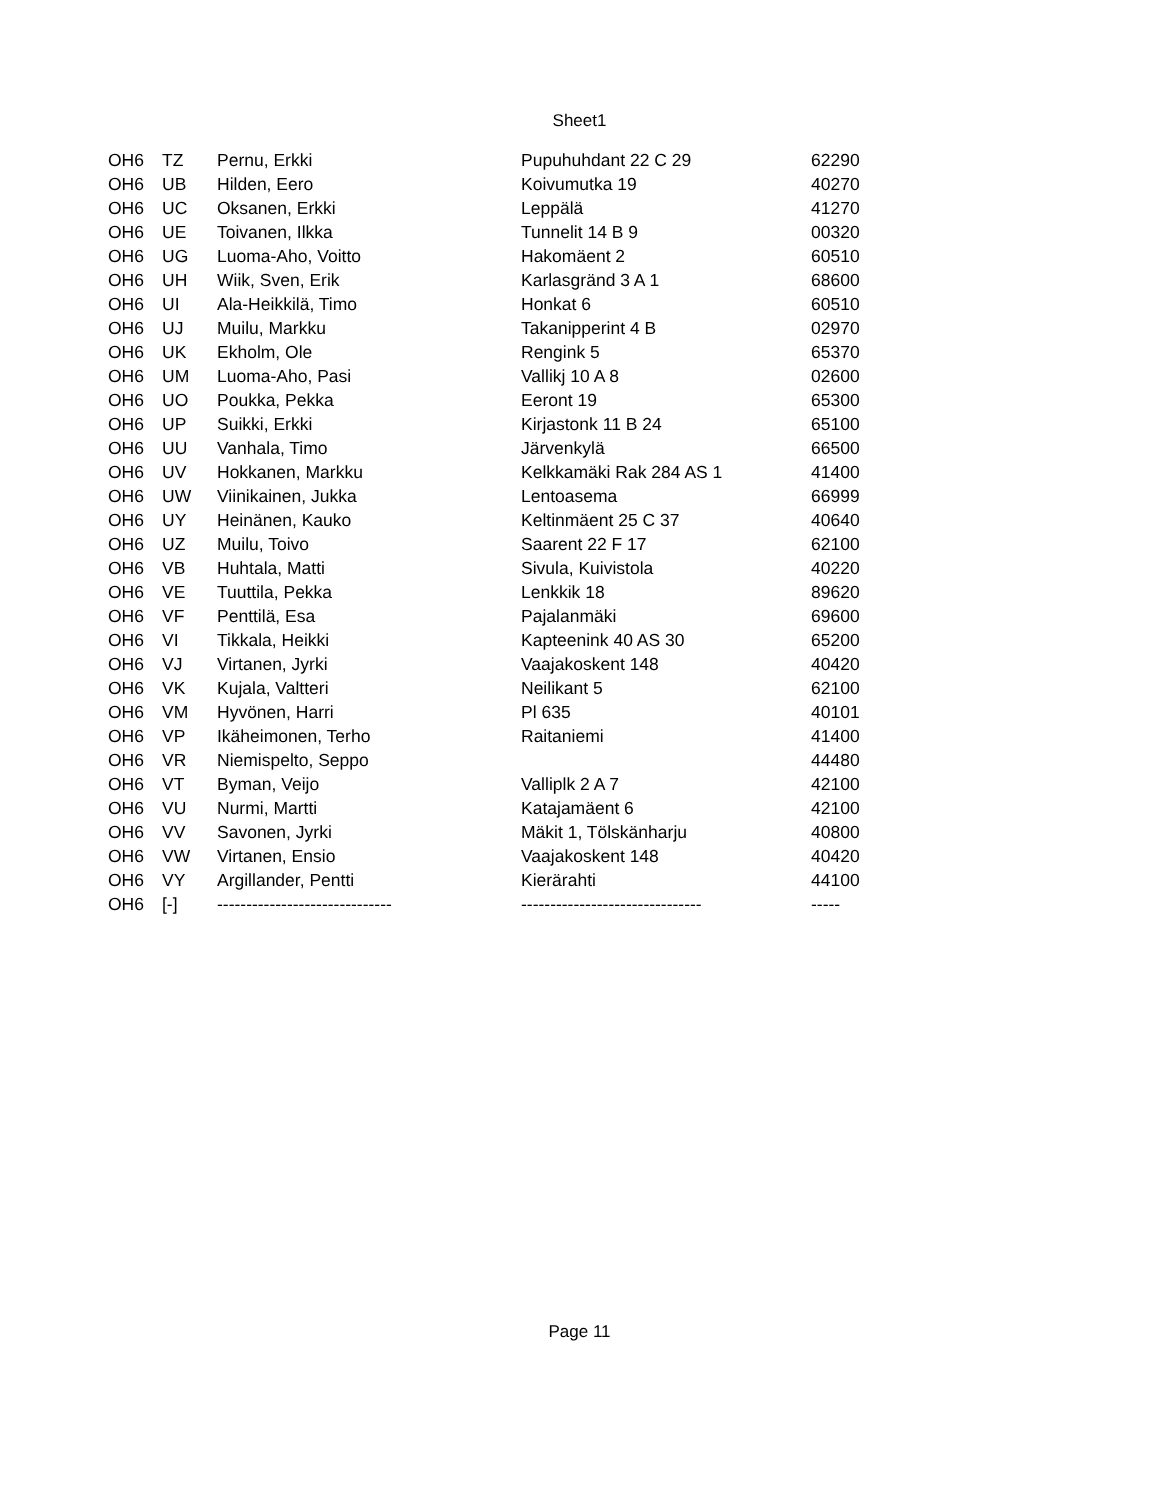Sheet1
| OH6 | TZ | Pernu, Erkki | Pupuhuhdant 22 C 29 | 62290 |
| OH6 | UB | Hilden, Eero | Koivumutka 19 | 40270 |
| OH6 | UC | Oksanen, Erkki | Leppälä | 41270 |
| OH6 | UE | Toivanen, Ilkka | Tunnelit 14 B 9 | 00320 |
| OH6 | UG | Luoma-Aho, Voitto | Hakomäent 2 | 60510 |
| OH6 | UH | Wiik, Sven, Erik | Karlasgränd 3 A 1 | 68600 |
| OH6 | UI | Ala-Heikkilä, Timo | Honkat 6 | 60510 |
| OH6 | UJ | Muilu, Markku | Takanipperint 4 B | 02970 |
| OH6 | UK | Ekholm, Ole | Rengink 5 | 65370 |
| OH6 | UM | Luoma-Aho, Pasi | Vallikj 10 A 8 | 02600 |
| OH6 | UO | Poukka, Pekka | Eeront 19 | 65300 |
| OH6 | UP | Suikki, Erkki | Kirjastonk 11 B 24 | 65100 |
| OH6 | UU | Vanhala, Timo | Järvenkylä | 66500 |
| OH6 | UV | Hokkanen, Markku | Kelkkamäki Rak 284 AS 1 | 41400 |
| OH6 | UW | Viinikainen, Jukka | Lentoasema | 66999 |
| OH6 | UY | Heinänen, Kauko | Keltinmäent 25 C 37 | 40640 |
| OH6 | UZ | Muilu, Toivo | Saarent 22 F 17 | 62100 |
| OH6 | VB | Huhtala, Matti | Sivula, Kuivistola | 40220 |
| OH6 | VE | Tuuttila, Pekka | Lenkkik 18 | 89620 |
| OH6 | VF | Penttilä, Esa | Pajalanmäki | 69600 |
| OH6 | VI | Tikkala, Heikki | Kapteenink 40 AS 30 | 65200 |
| OH6 | VJ | Virtanen, Jyrki | Vaajakoskent 148 | 40420 |
| OH6 | VK | Kujala, Valtteri | Neilikant 5 | 62100 |
| OH6 | VM | Hyvönen, Harri | Pl 635 | 40101 |
| OH6 | VP | Ikäheimonen, Terho | Raitaniemi | 41400 |
| OH6 | VR | Niemispelto, Seppo | | 44480 |
| OH6 | VT | Byman, Veijo | Valliplk 2 A 7 | 42100 |
| OH6 | VU | Nurmi, Martti | Katajamäent 6 | 42100 |
| OH6 | VV | Savonen, Jyrki | Mäkit 1, Tölskänharju | 40800 |
| OH6 | VW | Virtanen, Ensio | Vaajakoskent 148 | 40420 |
| OH6 | VY | Argillander, Pentti | Kierärahti | 44100 |
| OH6 | [-] | ------------------------------ | ------------------------------- | ----- |
Page 11